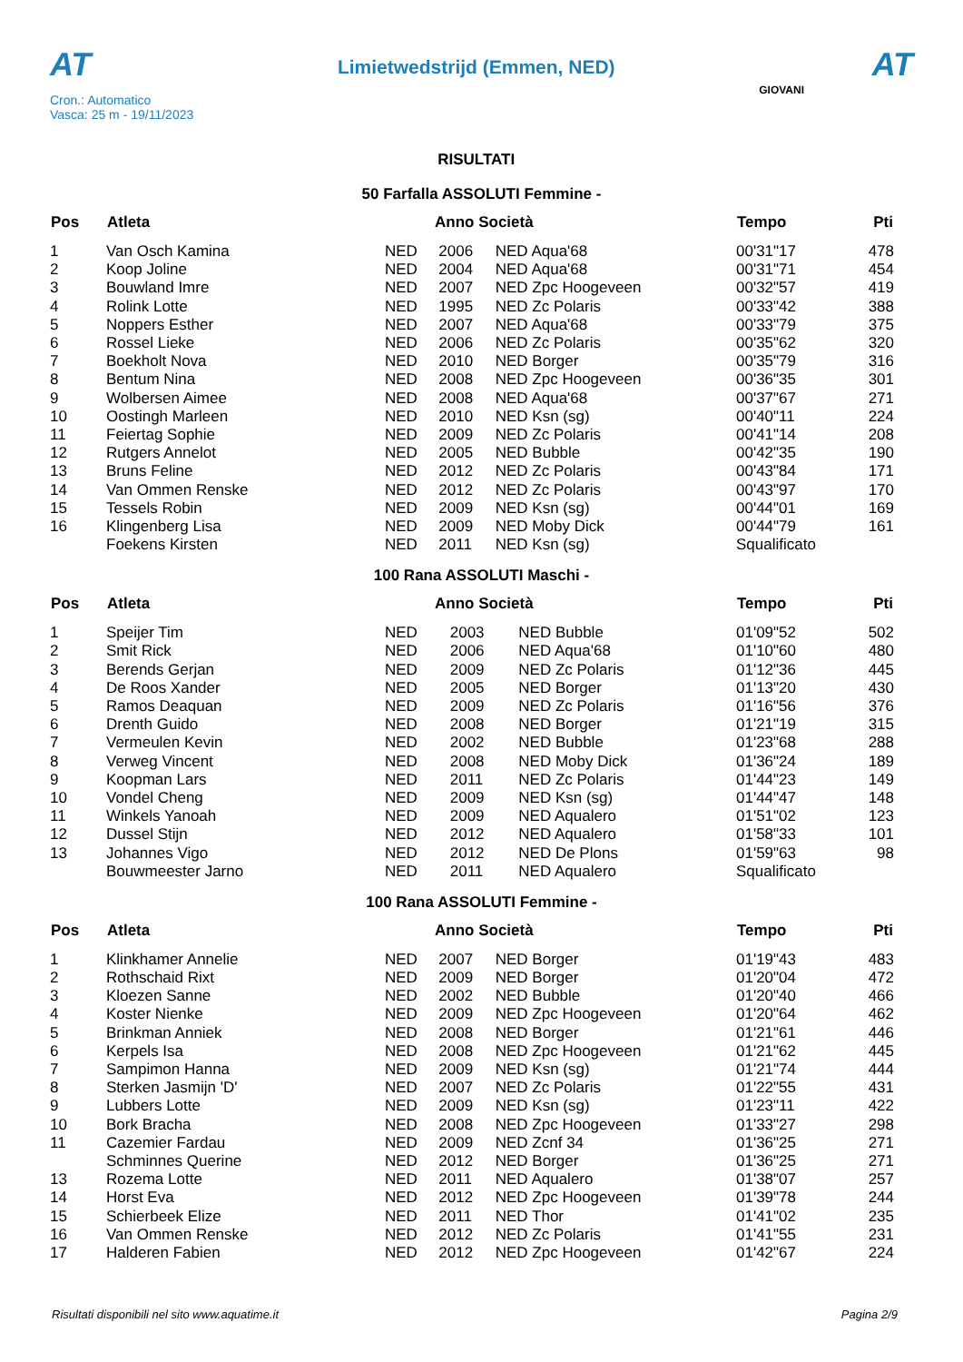AT
Cron.: Automatico
Vasca: 25 m - 19/11/2023
Limietwedstrijd (Emmen, NED)
RISULTATI
AT
GIOVANI
50 Farfalla ASSOLUTI Femmine -
| Pos | Atleta | Anno Società | | | Tempo | Pti |
| --- | --- | --- | --- | --- | --- | --- |
| 1 | Van Osch Kamina | NED | 2006 | NED Aqua'68 | 00'31"17 | 478 |
| 2 | Koop Joline | NED | 2004 | NED Aqua'68 | 00'31"71 | 454 |
| 3 | Bouwland Imre | NED | 2007 | NED Zpc Hoogeveen | 00'32"57 | 419 |
| 4 | Rolink Lotte | NED | 1995 | NED Zc Polaris | 00'33"42 | 388 |
| 5 | Noppers Esther | NED | 2007 | NED Aqua'68 | 00'33"79 | 375 |
| 6 | Rossel Lieke | NED | 2006 | NED Zc Polaris | 00'35"62 | 320 |
| 7 | Boekholt Nova | NED | 2010 | NED Borger | 00'35"79 | 316 |
| 8 | Bentum Nina | NED | 2008 | NED Zpc Hoogeveen | 00'36"35 | 301 |
| 9 | Wolbersen Aimee | NED | 2008 | NED Aqua'68 | 00'37"67 | 271 |
| 10 | Oostingh Marleen | NED | 2010 | NED Ksn (sg) | 00'40"11 | 224 |
| 11 | Feiertag Sophie | NED | 2009 | NED Zc Polaris | 00'41"14 | 208 |
| 12 | Rutgers Annelot | NED | 2005 | NED Bubble | 00'42"35 | 190 |
| 13 | Bruns Feline | NED | 2012 | NED Zc Polaris | 00'43"84 | 171 |
| 14 | Van Ommen Renske | NED | 2012 | NED Zc Polaris | 00'43"97 | 170 |
| 15 | Tessels Robin | NED | 2009 | NED Ksn (sg) | 00'44"01 | 169 |
| 16 | Klingenberg Lisa | NED | 2009 | NED Moby Dick | 00'44"79 | 161 |
| | Foekens Kirsten | NED | 2011 | NED Ksn (sg) | Squalificato | |
100 Rana ASSOLUTI Maschi -
| Pos | Atleta | Anno Società | | | Tempo | Pti |
| --- | --- | --- | --- | --- | --- | --- |
| 1 | Speijer Tim | NED | 2003 | NED Bubble | 01'09"52 | 502 |
| 2 | Smit Rick | NED | 2006 | NED Aqua'68 | 01'10"60 | 480 |
| 3 | Berends Gerjan | NED | 2009 | NED Zc Polaris | 01'12"36 | 445 |
| 4 | De Roos Xander | NED | 2005 | NED Borger | 01'13"20 | 430 |
| 5 | Ramos Deaquan | NED | 2009 | NED Zc Polaris | 01'16"56 | 376 |
| 6 | Drenth Guido | NED | 2008 | NED Borger | 01'21"19 | 315 |
| 7 | Vermeulen Kevin | NED | 2002 | NED Bubble | 01'23"68 | 288 |
| 8 | Verweg Vincent | NED | 2008 | NED Moby Dick | 01'36"24 | 189 |
| 9 | Koopman Lars | NED | 2011 | NED Zc Polaris | 01'44"23 | 149 |
| 10 | Vondel Cheng | NED | 2009 | NED Ksn (sg) | 01'44"47 | 148 |
| 11 | Winkels Yanoah | NED | 2009 | NED Aqualero | 01'51"02 | 123 |
| 12 | Dussel Stijn | NED | 2012 | NED Aqualero | 01'58"33 | 101 |
| 13 | Johannes Vigo | NED | 2012 | NED De Plons | 01'59"63 | 98 |
| | Bouwmeester Jarno | NED | 2011 | NED Aqualero | Squalificato | |
100 Rana ASSOLUTI Femmine -
| Pos | Atleta | Anno Società | | | Tempo | Pti |
| --- | --- | --- | --- | --- | --- | --- |
| 1 | Klinkhamer Annelie | NED | 2007 | NED Borger | 01'19"43 | 483 |
| 2 | Rothschaid Rixt | NED | 2009 | NED Borger | 01'20"04 | 472 |
| 3 | Kloezen Sanne | NED | 2002 | NED Bubble | 01'20"40 | 466 |
| 4 | Koster Nienke | NED | 2009 | NED Zpc Hoogeveen | 01'20"64 | 462 |
| 5 | Brinkman Anniek | NED | 2008 | NED Borger | 01'21"61 | 446 |
| 6 | Kerpels Isa | NED | 2008 | NED Zpc Hoogeveen | 01'21"62 | 445 |
| 7 | Sampimon Hanna | NED | 2009 | NED Ksn (sg) | 01'21"74 | 444 |
| 8 | Sterken Jasmijn 'D' | NED | 2007 | NED Zc Polaris | 01'22"55 | 431 |
| 9 | Lubbers Lotte | NED | 2009 | NED Ksn (sg) | 01'23"11 | 422 |
| 10 | Bork Bracha | NED | 2008 | NED Zpc Hoogeveen | 01'33"27 | 298 |
| 11 | Cazemier Fardau | NED | 2009 | NED Zcnf 34 | 01'36"25 | 271 |
| | Schminnes Querine | NED | 2012 | NED Borger | 01'36"25 | 271 |
| 13 | Rozema Lotte | NED | 2011 | NED Aqualero | 01'38"07 | 257 |
| 14 | Horst Eva | NED | 2012 | NED Zpc Hoogeveen | 01'39"78 | 244 |
| 15 | Schierbeek Elize | NED | 2011 | NED Thor | 01'41"02 | 235 |
| 16 | Van Ommen Renske | NED | 2012 | NED Zc Polaris | 01'41"55 | 231 |
| 17 | Halderen Fabien | NED | 2012 | NED Zpc Hoogeveen | 01'42"67 | 224 |
Risultati disponibili nel sito www.aquatime.it Pagina 2/9